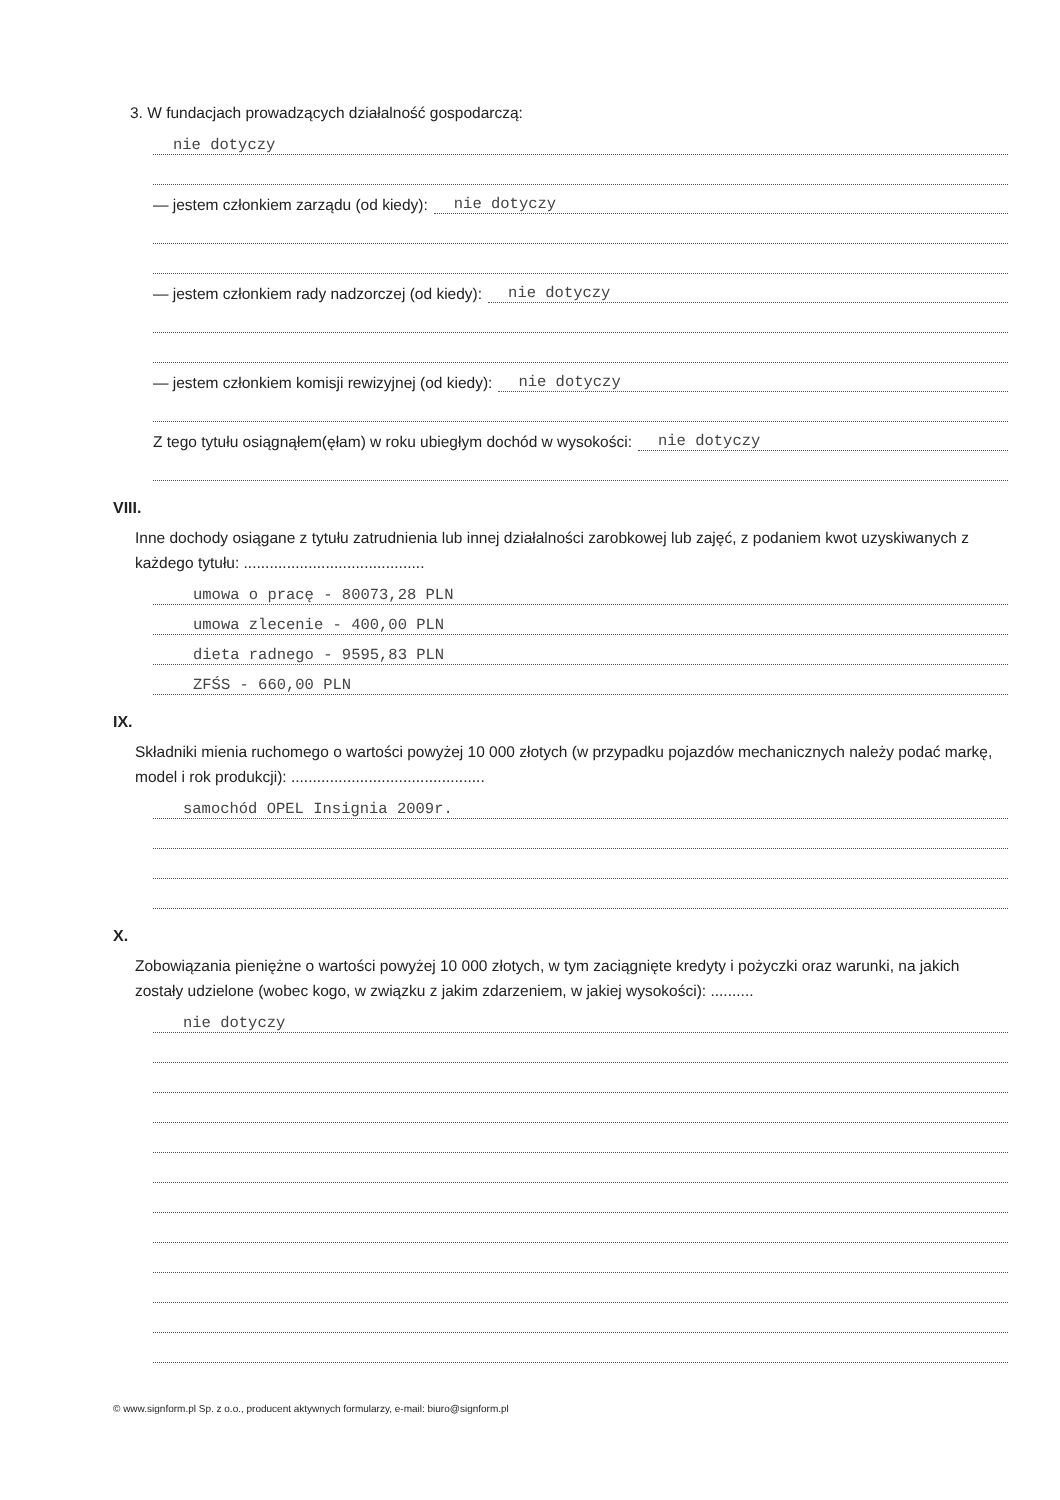3. W fundacjach prowadzących działalność gospodarczą:
nie dotyczy
— jestem członkiem zarządu (od kiedy): nie dotyczy
— jestem członkiem rady nadzorczej (od kiedy): nie dotyczy
— jestem członkiem komisji rewizyjnej (od kiedy): nie dotyczy
Z tego tytułu osiągnąłem(ęłam) w roku ubiegłym dochód w wysokości: nie dotyczy
VIII.
Inne dochody osiągane z tytułu zatrudnienia lub innej działalności zarobkowej lub zajęć, z podaniem kwot uzyskiwanych z każdego tytułu: ..........................................
umowa o pracę - 80073,28 PLN
umowa zlecenie - 400,00 PLN
dieta radnego - 9595,83 PLN
ZFŚS - 660,00 PLN
IX.
Składniki mienia ruchomego o wartości powyżej 10 000 złotych (w przypadku pojazdów mechanicznych należy podać markę, model i rok produkcji): .............................................
samochód OPEL Insignia 2009r.
X.
Zobowiązania pieniężne o wartości powyżej 10 000 złotych, w tym zaciągnięte kredyty i pożyczki oraz warunki, na jakich zostały udzielone (wobec kogo, w związku z jakim zdarzeniem, w jakiej wysokości): ..........
nie dotyczy
© www.signform.pl Sp. z o.o., producent aktywnych formularzy, e-mail: biuro@signform.pl